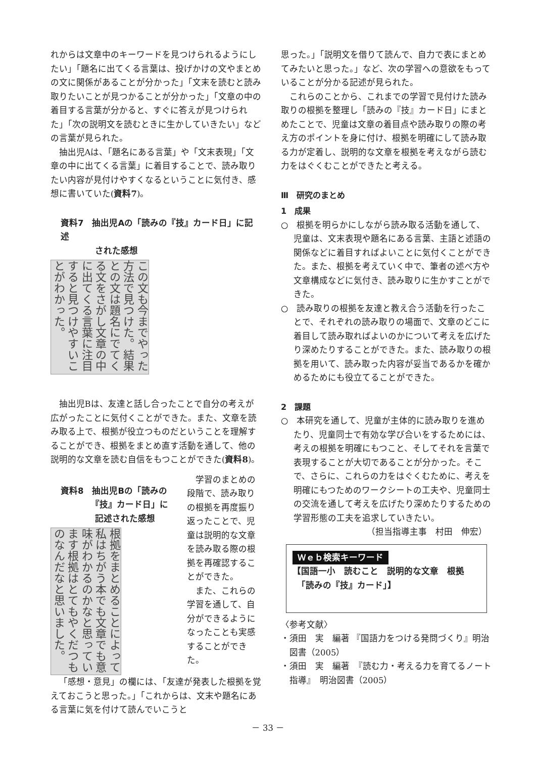れからは文章中のキーワードを見つけられるようにしたい」「題名に出てくる言葉は、投げかけの文やまとめの文に関係があることが分かった」「文末を読むと読み取りたいことが見つかることが分かった」「文章の中の着目する言葉が分かると、すぐに答えが見つけられた」「次の説明文を読むときに生かしていきたい」などの言葉が見られた。
抽出児Aは、「題名にある言葉」や「文末表現」「文章の中に出てくる言葉」に着目することで、読み取りたい内容が見付けやすくなるということに気付き、感想に書いていた(資料7)。
資料7　抽出児Aの「読みの『技』カード日」に記述
　　　　された感想
この文も今までやった方法で見つけた。結果との文は題名にでてくる文をさがし文章の中に出てくる言葉に注目すると見つけやすいことがわかった。
抽出児Bは、友達と話し合ったことで自分の考えが広がったことに気付くことができた。また、文章を読み取る上で、根拠が役立つものだということを理解することができ、根拠をまとめ直す活動を通して、他の説明的な文章を読む自信をもつことができた(資料8)。
資料8　抽出児Bの「読みの
　　　　『技』カード日」に
　　　　記述された感想
根拠をまとめることによって私はちがう本でも文章でも意味がわかるのかなと思っています根拠はとてもやくだつものなんだなと思いました。
学習のまとめの段階で、読み取りの根拠を再度振り返ったことで、児童は説明的な文章を読み取る際の根拠を再確認することができた。
また、これらの学習を通して、自分ができるようになったことも実感することができた。
「感想・意見」の欄には、「友達が発表した根拠を覚えておこうと思った。」「これからは、文末や題名にある言葉に気を付けて読んでいこうと
思った。」「説明文を借りて読んで、自力で表にまとめてみたいと思った。」など、次の学習への意欲をもっていることが分かる記述が見られた。
これらのことから、これまでの学習で見付けた読み取りの根拠を整理し「読みの『技』カード日」にまとめたことで、児童は文章の着目点や読み取りの際の考え方のポイントを身に付け、根拠を明確にして読み取る力が定着し、説明的な文章を根拠を考えながら読む力をはぐくむことができたと考える。
Ⅲ　研究のまとめ
1　成果
○　根拠を明らかにしながら読み取る活動を通して、児童は、文末表現や題名にある言葉、主語と述語の関係などに着目すればよいことに気付くことができた。また、根拠を考えていく中で、筆者の述べ方や文章構成などに気付き、読み取りに生かすことができた。
○　読み取りの根拠を友達と教え合う活動を行ったことで、それぞれの読み取りの場面で、文章のどこに着目して読み取ればよいのかについて考えを広げたり深めたりすることができた。また、読み取りの根拠を用いて、読み取った内容が妥当であるかを確かめるためにも役立てることができた。
2　課題
○　本研究を通して、児童が主体的に読み取りを進めたり、児童同士で有効な学び合いをするためには、考えの根拠を明確にもつこと、そしてそれを言葉で表現することが大切であることが分かった。そこで、さらに、これらの力をはぐくむために、考えを明確にもつためのワークシートの工夫や、児童同士の交流を通して考えを広げたり深めたりするための学習形態の工夫を追求していきたい。
（担当指導主事　村田　伸宏）
Ｗｅｂ検索キーワード
【国語一小　読むこと　説明的な文章　根拠
　「読みの『技』カード」】
〈参考文献〉
・須田　実　編著 『国語力をつける発問づくり』明治図書（2005）
・須田　実　編著　『読む力・考える力を育てるノート指導』　明治図書（2005）
－ 33 －